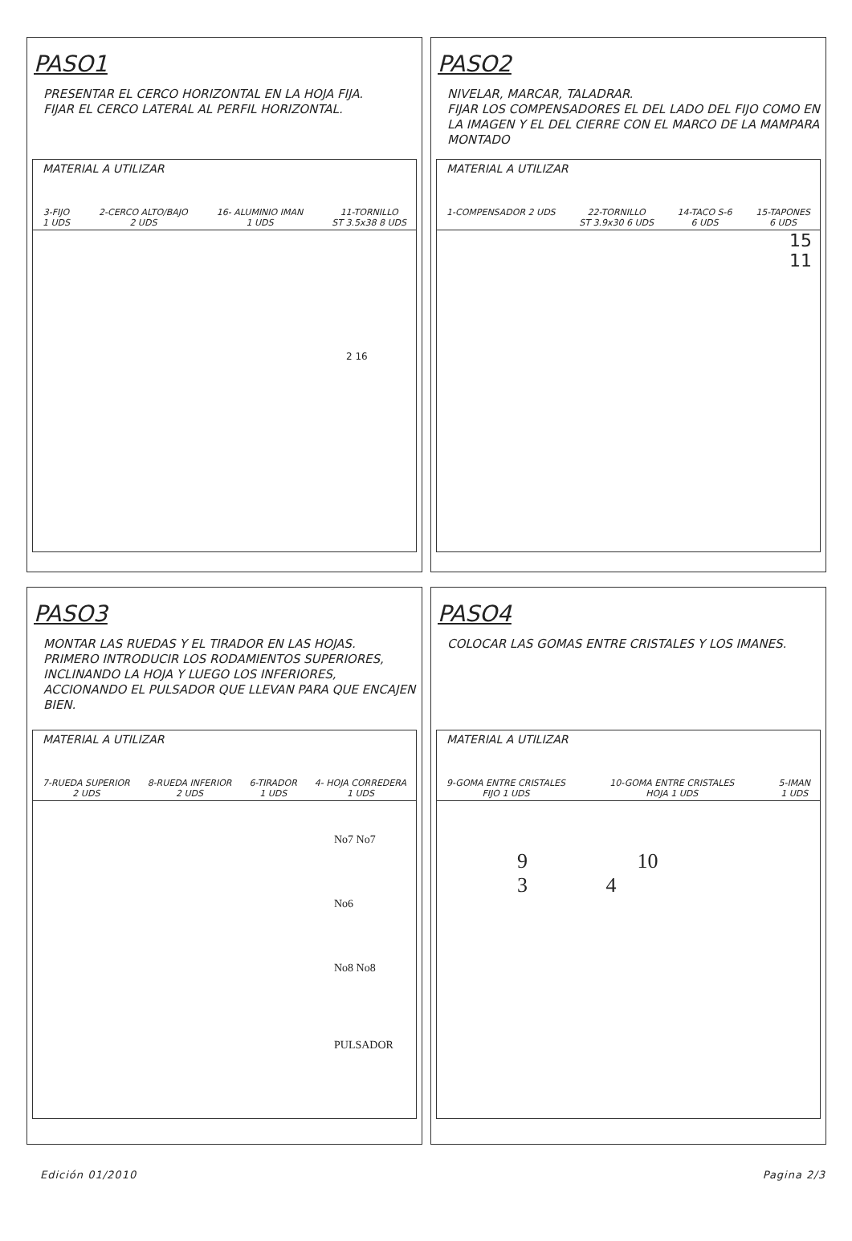PASO1
PRESENTAR EL CERCO HORIZONTAL EN LA HOJA FIJA.
FIJAR EL CERCO LATERAL AL PERFIL HORIZONTAL.
MATERIAL A UTILIZAR
3-FIJO
1 UDS 2-CERCO ALTO/BAJO
2 UDS 16- ALUMINIO IMAN
1 UDS 11-TORNILLO
ST 3.5x38 8 UDS
2 16
PASO2
NIVELAR, MARCAR, TALADRAR.
FIJAR LOS COMPENSADORES EL DEL LADO DEL FIJO COMO EN LA IMAGEN Y EL DEL CIERRE CON EL MARCO DE LA MAMPARA MONTADO
MATERIAL A UTILIZAR
1-COMPENSADOR 2 UDS 22-TORNILLO
ST 3.9x30 6 UDS 14-TACO S-6
6 UDS 15-TAPONES
6 UDS
15
11
PASO3
MONTAR LAS RUEDAS Y EL TIRADOR EN LAS HOJAS.
PRIMERO INTRODUCIR LOS RODAMIENTOS SUPERIORES, INCLINANDO LA HOJA Y LUEGO LOS INFERIORES, ACCIONANDO EL PULSADOR QUE LLEVAN PARA QUE ENCAJEN BIEN.
MATERIAL A UTILIZAR
7-RUEDA SUPERIOR
2 UDS 8-RUEDA INFERIOR
2 UDS 6-TIRADOR
1 UDS 4- HOJA CORREDERA
1 UDS
No7 No7
No6
No8 No8
PULSADOR
PASO4
COLOCAR LAS GOMAS ENTRE CRISTALES Y LOS IMANES.
MATERIAL A UTILIZAR
9-GOMA ENTRE CRISTALES
FIJO 1 UDS 10-GOMA ENTRE CRISTALES
HOJA 1 UDS 5-IMAN
1 UDS
9 10
3 4
Edición 01/2010 Pagina 2/3